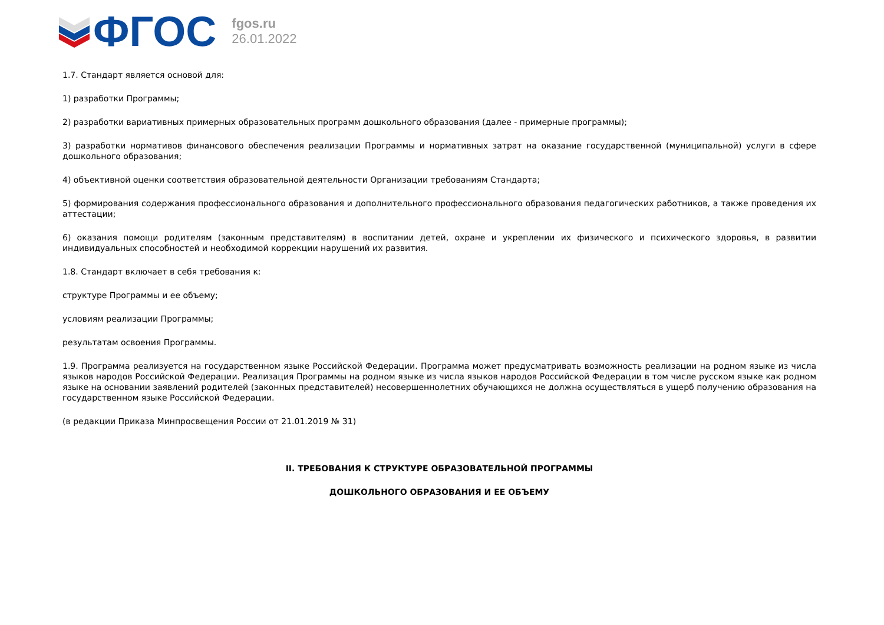ФГОС
fgos.ru
26.01.2022
1.7. Стандарт является основой для:
1) разработки Программы;
2) разработки вариативных примерных образовательных программ дошкольного образования (далее - примерные программы);
3) разработки нормативов финансового обеспечения реализации Программы и нормативных затрат на оказание государственной (муниципальной) услуги в сфере дошкольного образования;
4) объективной оценки соответствия образовательной деятельности Организации требованиям Стандарта;
5) формирования содержания профессионального образования и дополнительного профессионального образования педагогических работников, а также проведения их аттестации;
6) оказания помощи родителям (законным представителям) в воспитании детей, охране и укреплении их физического и психического здоровья, в развитии индивидуальных способностей и необходимой коррекции нарушений их развития.
1.8. Стандарт включает в себя требования к:
структуре Программы и ее объему;
условиям реализации Программы;
результатам освоения Программы.
1.9. Программа реализуется на государственном языке Российской Федерации. Программа может предусматривать возможность реализации на родном языке из числа языков народов Российской Федерации. Реализация Программы на родном языке из числа языков народов Российской Федерации в том числе русском языке как родном языке на основании заявлений родителей (законных представителей) несовершеннолетних обучающихся не должна осуществляться в ущерб получению образования на государственном языке Российской Федерации.
(в редакции Приказа Минпросвещения России от 21.01.2019 № 31)
II. ТРЕБОВАНИЯ К СТРУКТУРЕ ОБРАЗОВАТЕЛЬНОЙ ПРОГРАММЫ
ДОШКОЛЬНОГО ОБРАЗОВАНИЯ И ЕЕ ОБЪЕМУ